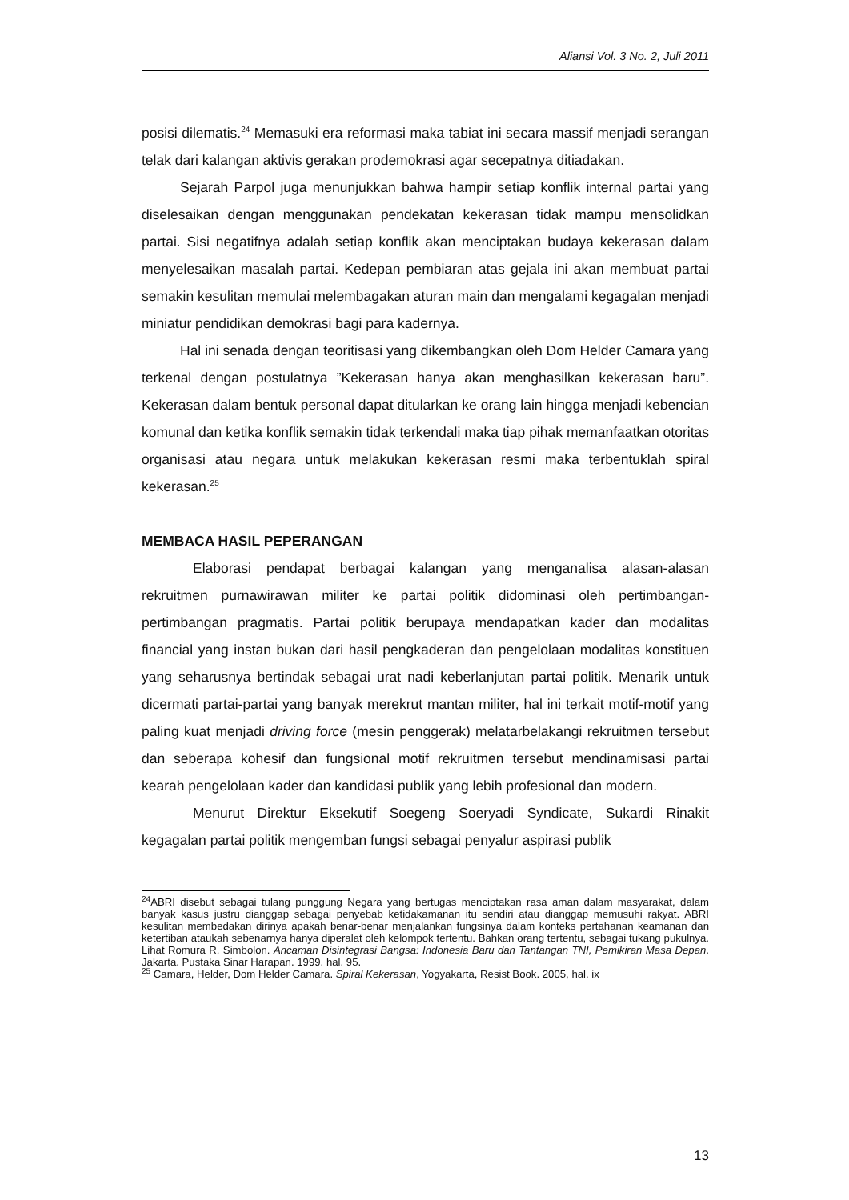Aliansi Vol. 3 No. 2, Juli 2011
posisi dilematis.<sup>24</sup> Memasuki era reformasi maka tabiat ini secara massif menjadi serangan telak dari kalangan aktivis gerakan prodemokrasi agar secepatnya ditiadakan.
Sejarah Parpol juga menunjukkan bahwa hampir setiap konflik internal partai yang diselesaikan dengan menggunakan pendekatan kekerasan tidak mampu mensolidkan partai. Sisi negatifnya adalah setiap konflik akan menciptakan budaya kekerasan dalam menyelesaikan masalah partai. Kedepan pembiaran atas gejala ini akan membuat partai semakin kesulitan memulai melembagakan aturan main dan mengalami kegagalan menjadi miniatur pendidikan demokrasi bagi para kadernya.
Hal ini senada dengan teoritisasi yang dikembangkan oleh Dom Helder Camara yang terkenal dengan postulatnya ”Kekerasan hanya akan menghasilkan kekerasan baru”. Kekerasan dalam bentuk personal dapat ditularkan ke orang lain hingga menjadi kebencian komunal dan ketika konflik semakin tidak terkendali maka tiap pihak memanfaatkan otoritas organisasi atau negara untuk melakukan kekerasan resmi maka terbentuklah spiral kekerasan.<sup>25</sup>
MEMBACA HASIL PEPERANGAN
Elaborasi pendapat berbagai kalangan yang menganalisa alasan-alasan rekruitmen purnawirawan militer ke partai politik didominasi oleh pertimbangan-pertimbangan pragmatis. Partai politik berupaya mendapatkan kader dan modalitas financial yang instan bukan dari hasil pengkaderan dan pengelolaan modalitas konstituen yang seharusnya bertindak sebagai urat nadi keberlanjutan partai politik. Menarik untuk dicermati partai-partai yang banyak merekrut mantan militer, hal ini terkait motif-motif yang paling kuat menjadi driving force (mesin penggerak) melatarbelakangi rekruitmen tersebut dan seberapa kohesif dan fungsional motif rekruitmen tersebut mendinamisasi partai kearah pengelolaan kader dan kandidasi publik yang lebih profesional dan modern.
Menurut Direktur Eksekutif Soegeng Soeryadi Syndicate, Sukardi Rinakit kegagalan partai politik mengemban fungsi sebagai penyalur aspirasi publik
<sup>24</sup> ABRI disebut sebagai tulang punggung Negara yang bertugas menciptakan rasa aman dalam masyarakat, dalam banyak kasus justru dianggap sebagai penyebab ketidakamanan itu sendiri atau dianggap memusuhi rakyat. ABRI kesulitan membedakan dirinya apakah benar-benar menjalankan fungsinya dalam konteks pertahanan keamanan dan ketertiban ataukah sebenarnya hanya diperalat oleh kelompok tertentu. Bahkan orang tertentu, sebagai tukang pukulnya. Lihat Romura R. Simbolon. Ancaman Disintegrasi Bangsa: Indonesia Baru dan Tantangan TNI, Pemikiran Masa Depan. Jakarta. Pustaka Sinar Harapan. 1999. hal. 95.
<sup>25</sup> Camara, Helder, Dom Helder Camara. Spiral Kekerasan, Yogyakarta, Resist Book. 2005, hal. ix
13